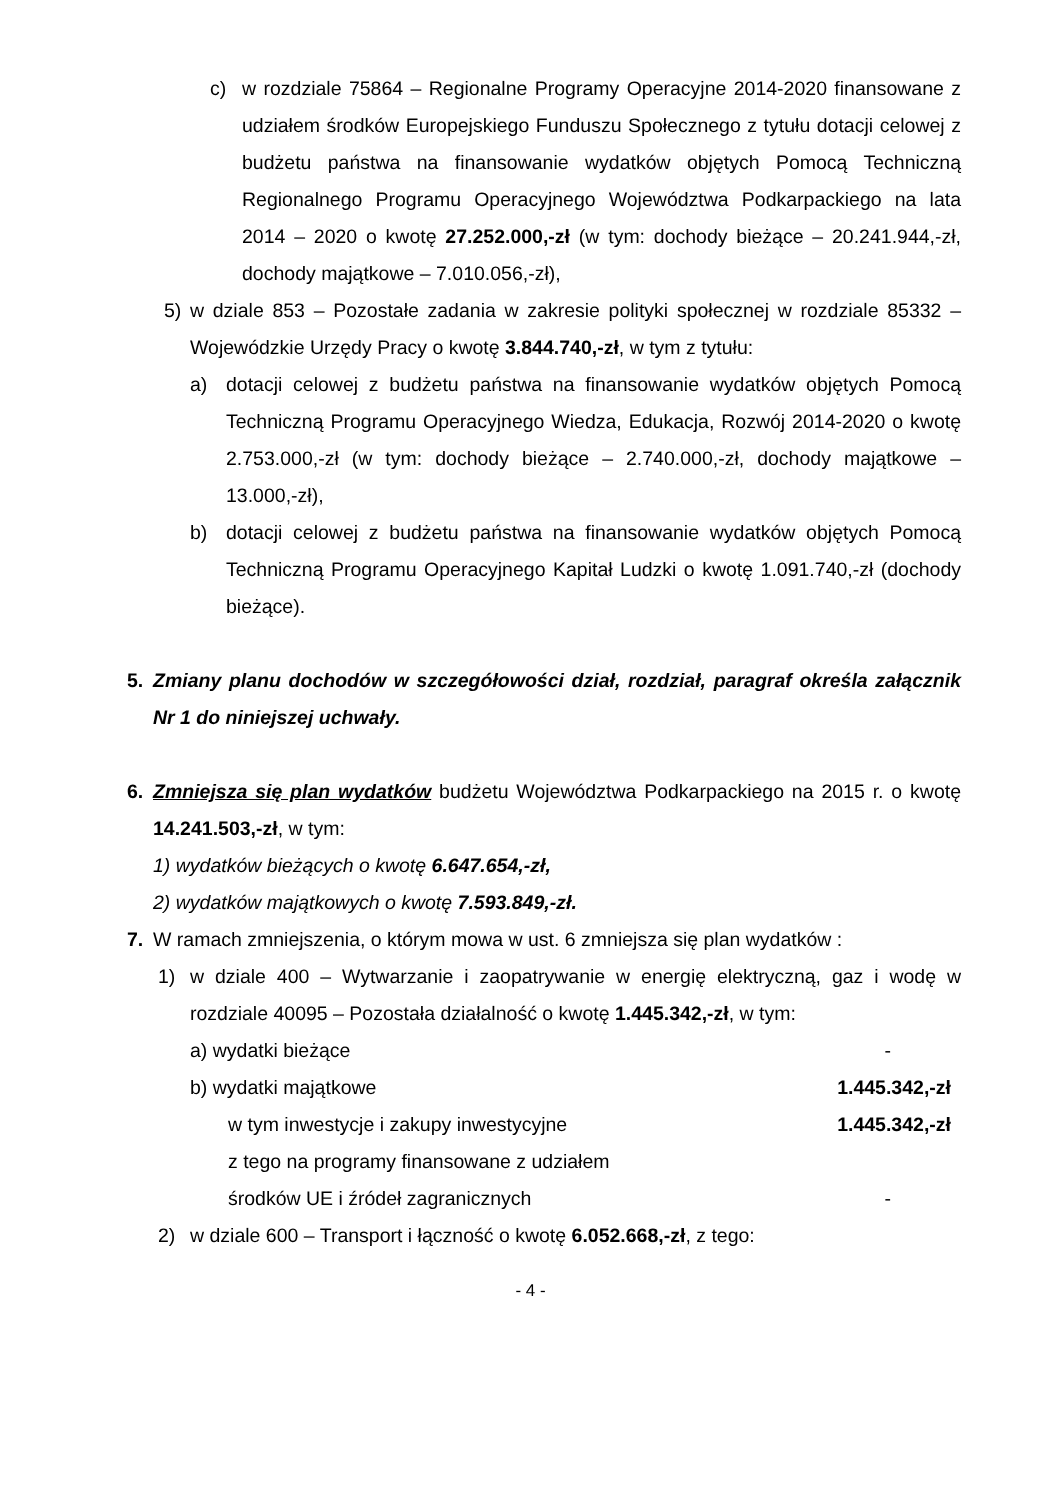c) w rozdziale 75864 – Regionalne Programy Operacyjne 2014-2020 finansowane z udziałem środków Europejskiego Funduszu Społecznego z tytułu dotacji celowej z budżetu państwa na finansowanie wydatków objętych Pomocą Techniczną Regionalnego Programu Operacyjnego Województwa Podkarpackiego na lata 2014 – 2020 o kwotę 27.252.000,-zł (w tym: dochody bieżące – 20.241.944,-zł, dochody majątkowe – 7.010.056,-zł),
5) w dziale 853 – Pozostałe zadania w zakresie polityki społecznej w rozdziale 85332 – Wojewódzkie Urzędy Pracy o kwotę 3.844.740,-zł, w tym z tytułu:
a) dotacji celowej z budżetu państwa na finansowanie wydatków objętych Pomocą Techniczną Programu Operacyjnego Wiedza, Edukacja, Rozwój 2014-2020 o kwotę 2.753.000,-zł (w tym: dochody bieżące – 2.740.000,-zł, dochody majątkowe – 13.000,-zł),
b) dotacji celowej z budżetu państwa na finansowanie wydatków objętych Pomocą Techniczną Programu Operacyjnego Kapitał Ludzki o kwotę 1.091.740,-zł (dochody bieżące).
5. Zmiany planu dochodów w szczegółowości dział, rozdział, paragraf określa załącznik Nr 1 do niniejszej uchwały.
6. Zmniejsza się plan wydatków budżetu Województwa Podkarpackiego na 2015 r. o kwotę 14.241.503,-zł, w tym:
1) wydatków bieżących o kwotę 6.647.654,-zł,
2) wydatków majątkowych o kwotę 7.593.849,-zł.
7. W ramach zmniejszenia, o którym mowa w ust. 6 zmniejsza się plan wydatków :
1) w dziale 400 – Wytwarzanie i zaopatrywanie w energię elektryczną, gaz i wodę w rozdziale 40095 – Pozostała działalność o kwotę 1.445.342,-zł, w tym:
a) wydatki bieżące -
b) wydatki majątkowe 1.445.342,-zł
w tym inwestycje i zakupy inwestycyjne 1.445.342,-zł
z tego na programy finansowane z udziałem
środków UE i źródeł zagranicznych -
2) w dziale 600 – Transport i łączność o kwotę 6.052.668,-zł, z tego:
- 4 -